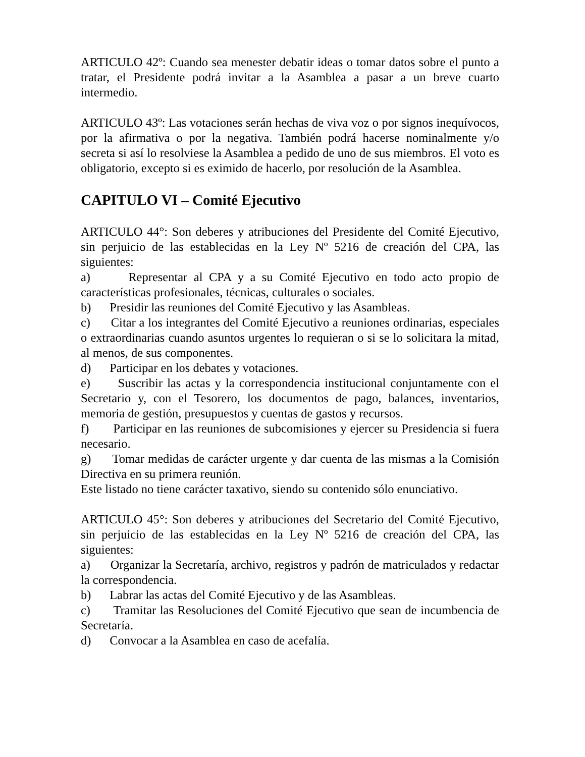ARTICULO 42º: Cuando sea menester debatir ideas o tomar datos sobre el punto a tratar, el Presidente podrá invitar a la Asamblea a pasar a un breve cuarto intermedio.
ARTICULO 43º: Las votaciones serán hechas de viva voz o por signos inequívocos, por la afirmativa o por la negativa. También podrá hacerse nominalmente y/o secreta si así lo resolviese la Asamblea a pedido de uno de sus miembros. El voto es obligatorio, excepto si es eximido de hacerlo, por resolución de la Asamblea.
CAPITULO VI – Comité Ejecutivo
ARTICULO 44°: Son deberes y atribuciones del Presidente del Comité Ejecutivo, sin perjuicio de las establecidas en la Ley Nº 5216 de creación del CPA, las siguientes:
a) Representar al CPA y a su Comité Ejecutivo en todo acto propio de características profesionales, técnicas, culturales o sociales.
b) Presidir las reuniones del Comité Ejecutivo y las Asambleas.
c) Citar a los integrantes del Comité Ejecutivo a reuniones ordinarias, especiales o extraordinarias cuando asuntos urgentes lo requieran o si se lo solicitara la mitad, al menos, de sus componentes.
d) Participar en los debates y votaciones.
e) Suscribir las actas y la correspondencia institucional conjuntamente con el Secretario y, con el Tesorero, los documentos de pago, balances, inventarios, memoria de gestión, presupuestos y cuentas de gastos y recursos.
f) Participar en las reuniones de subcomisiones y ejercer su Presidencia si fuera necesario.
g) Tomar medidas de carácter urgente y dar cuenta de las mismas a la Comisión Directiva en su primera reunión.
Este listado no tiene carácter taxativo, siendo su contenido sólo enunciativo.
ARTICULO 45°: Son deberes y atribuciones del Secretario del Comité Ejecutivo, sin perjuicio de las establecidas en la Ley Nº 5216 de creación del CPA, las siguientes:
a) Organizar la Secretaría, archivo, registros y padrón de matriculados y redactar la correspondencia.
b) Labrar las actas del Comité Ejecutivo y de las Asambleas.
c) Tramitar las Resoluciones del Comité Ejecutivo que sean de incumbencia de Secretaría.
d) Convocar a la Asamblea en caso de acefalía.